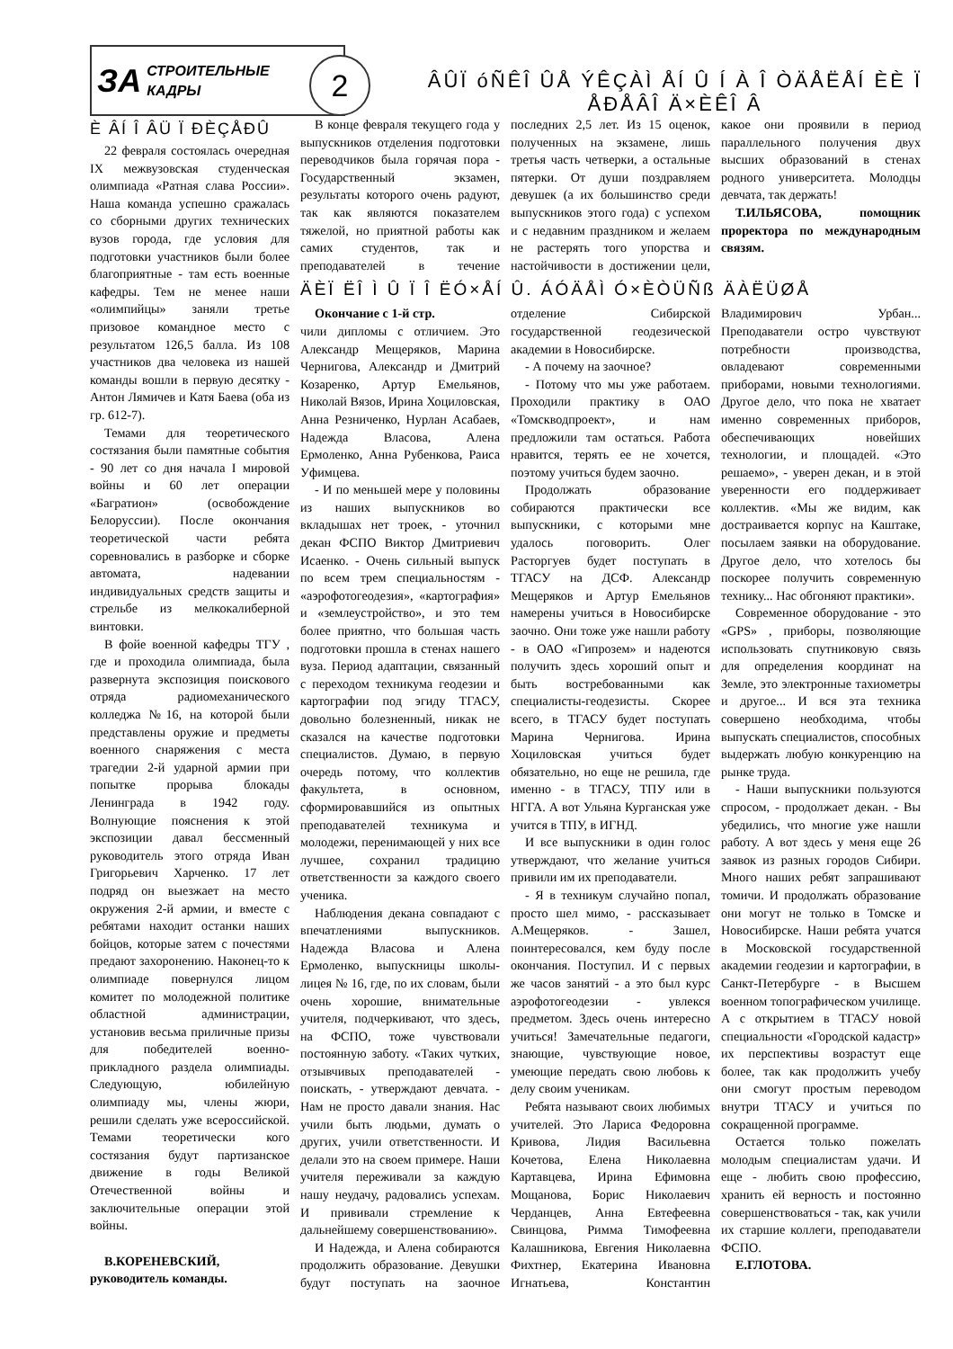ЗА СТРОИТЕЛЬНЫЕ
КАДРЫ
2
ÂÛÏ óÑÊÎ ÛÅ ÝÊÇÀÌ ÅÍ Û Í À Î ÒÄÅËÅÍ ÈÈ Ï ÅÐÅÂÎ Ä×ÈÊÎ Â
È ÂÍ Î ÂÜ Ï ÐÈÇÅÐÛ
22 февраля состоялась очередная IX межвузовская студенческая олимпиада «Ратная слава России». Наша команда успешно сражалась со сборными других технических вузов города, где условия для подготовки участников были более благоприятные - там есть военные кафедры. Тем не менее наши «олимпийцы» заняли третье призовое командное место с результатом 126,5 балла. Из 108 участников два человека из нашей команды вошли в первую десятку - Антон Лямичев и Катя Баева (оба из гр. 612-7).
Темами для теоретического состязания были памятные события - 90 лет со дня начала I мировой войны и 60 лет операции «Багратион» (освобождение Белоруссии). После окончания теоретической части ребята соревновались в разборке и сборке автомата, надевании индивидуальных средств защиты и стрельбе из мелкокалиберной винтовки.
В фойе военной кафедры ТГУ , где и проходила олимпиада, была развернута экспозиция поискового отряда радиомеханического колледжа №16, на которой были представлены оружие и предметы военного снаряжения с места трагедии 2-й ударной армии при попытке прорыва блокады Ленинграда в 1942 году. Волнующие пояснения к этой экспозиции давал бессменный руководитель этого отряда Иван Григорьевич Харченко. 17 лет подряд он выезжает на место окружения 2-й армии, и вместе с ребятами находит останки наших бойцов, которые затем с почестями предают захоронению. Наконец-то к олимпиаде повернулся лицом комитет по молодежной политике областной администрации, установив весьма приличные призы для победителей военно-прикладного раздела олимпиады. Следующую, юбилейную олимпиаду мы, члены жюри, решили сделать уже всероссийской. Темами теоретически кого состязания будут партизанское движение в годы Великой Отечественной войны и заключительные операции этой войны.
В.КОРЕНЕВСКИЙ, руководитель команды.
В конце февраля текущего года у выпускников отделения подготовки переводчиков была горячая пора - Государственный экзамен, результаты которого очень радуют, так как являются показателем тяжелой, но приятной работы как самих студентов, так и преподавателей в течение последних 2,5 лет. Из 15 оценок, полученных на экзамене, лишь третья часть четверки, а остальные пятерки. От души поздравляем девушек (а их большинство среди выпускников этого года) с успехом и с недавним праздником и желаем не растерять того упорства и настойчивости в достижении цели, какое они проявили в период параллельного получения двух высших образований в стенах родного университета. Молодцы девчата, так держать!
Т.ИЛЬЯСОВА, помощник проректора по международным связям.
ÄÈÏ ËÎ Ì Û Ï Î ËÓ×ÅÍ Û. ÁÓÄÅÌ Ó×ÈÒÜÑß ÄÀËÜØÅ
Окончание с 1-й стр.
чили дипломы с отличием. Это Александр Мещеряков, Марина Чернигова, Александр и Дмитрий Козаренко, Артур Емельянов, Николай Вязов, Ирина Хоциловская, Анна Резниченко, Нурлан Асабаев, Надежда Власова, Алена Ермоленко, Анна Рубенкова, Раиса Уфимцева.
- И по меньшей мере у половины из наших выпускников во вкладышах нет троек, - уточнил декан ФСПО Виктор Дмитриевич Исаенко. - Очень сильный выпуск по всем трем специальностям - «аэрофотогеодезия», «картография» и «землеустройство», и это тем более приятно, что большая часть подготовки прошла в стенах нашего вуза. Период адаптации, связанный с переходом техникума геодезии и картографии под эгиду ТГАСУ, довольно болезненный, никак не сказался на качестве подготовки специалистов. Думаю, в первую очередь потому, что коллектив факультета, в основном, сформировавшийся из опытных преподавателей техникума и молодежи, перенимающей у них все лучшее, сохранил традицию ответственности за каждого своего ученика.
Наблюдения декана совпадают с впечатлениями выпускников. Надежда Власова и Алена Ермоленко, выпускницы школы-лицея № 16, где, по их словам, были очень хорошие, внимательные учителя, подчеркивают, что здесь, на ФСПО, тоже чувствовали постоянную заботу. «Таких чутких, отзывчивых преподавателей - поискать, - утверждают девчата. - Нам не просто давали знания. Нас учили быть людьми, думать о других, учили ответственности. И делали это на своем примере. Наши учителя переживали за каждую нашу неудачу, радовались успехам. И прививали стремление к дальнейшему совершенствованию».
И Надежда, и Алена собираются продолжить образование. Девушки будут поступать на заочное отделение Сибирской государственной геодезической академии в Новосибирске.
- А почему на заочное?
- Потому что мы уже работаем. Проходили практику в ОАО «Томскводпроект», и нам предложили там остаться. Работа нравится, терять ее не хочется, поэтому учиться будем заочно.
Продолжать образование собираются практически все выпускники, с которыми мне удалось поговорить. Олег Расторгуев будет поступать в ТГАСУ на ДСФ. Александр Мещеряков и Артур Емельянов намерены учиться в Новосибирске заочно. Они тоже уже нашли работу - в ОАО «Гипрозем» и надеются получить здесь хороший опыт и быть востребованными как специалисты-геодезисты. Скорее всего, в ТГАСУ будет поступать Марина Чернигова. Ирина Хоциловская учиться будет обязательно, но еще не решила, где именно - в ТГАСУ, ТПУ или в НГГА. А вот Ульяна Курганская уже учится в ТПУ, в ИГНД.
И все выпускники в один голос утверждают, что желание учиться привили им их преподаватели.
- Я в техникум случайно попал, просто шел мимо, - рассказывает А.Мещеряков. - Зашел, поинтересовался, кем буду после окончания. Поступил. И с первых же часов занятий - а это был курс аэрофотогеодезии - увлекся предметом. Здесь очень интересно учиться! Замечательные педагоги, знающие, чувствующие новое, умеющие передать свою любовь к делу своим ученикам.
Ребята называют своих любимых учителей. Это Лариса Федоровна Кривова, Лидия Васильевна Кочетова, Елена Николаевна Картавцева, Ирина Ефимовна Мощанова, Борис Николаевич Черданцев, Анна Евтефеевна Свинцова, Римма Тимофеевна Калашникова, Евгения Николаевна Фихтнер, Екатерина Ивановна Игнатьева, Константин Владимирович Урбан... Преподаватели остро чувствуют потребности производства, овладевают современными приборами, новыми технологиями. Другое дело, что пока не хватает именно современных приборов, обеспечивающих новейших технологии, и площадей. «Это решаемо», - уверен декан, и в этой уверенности его поддерживает коллектив. «Мы же видим, как достраивается корпус на Каштаке, посылаем заявки на оборудование. Другое дело, что хотелось бы поскорее получить современную технику... Нас обгоняют практики».
Современное оборудование - это «GPS» , приборы, позволяющие использовать спутниковую связь для определения координат на Земле, это электронные тахиометры и другое... И вся эта техника совершено необходима, чтобы выпускать специалистов, способных выдержать любую конкуренцию на рынке труда.
- Наши выпускники пользуются спросом, - продолжает декан. - Вы убедились, что многие уже нашли работу. А вот здесь у меня еще 26 заявок из разных городов Сибири. Много наших ребят запрашивают томичи. И продолжать образование они могут не только в Томске и Новосибирске. Наши ребята учатся в Московской государственной академии геодезии и картографии, в Санкт-Петербурге - в Высшем военном топографическом училище. А с открытием в ТГАСУ новой специальности «Городской кадастр» их перспективы возрастут еще более, так как продолжить учебу они смогут простым переводом внутри ТГАСУ и учиться по сокращенной программе.
Остается только пожелать молодым специалистам удачи. И еще - любить свою профессию, хранить ей верность и постоянно совершенствоваться - так, как учили их старшие коллеги, преподаватели ФСПО.
Е.ГЛОТОВА.